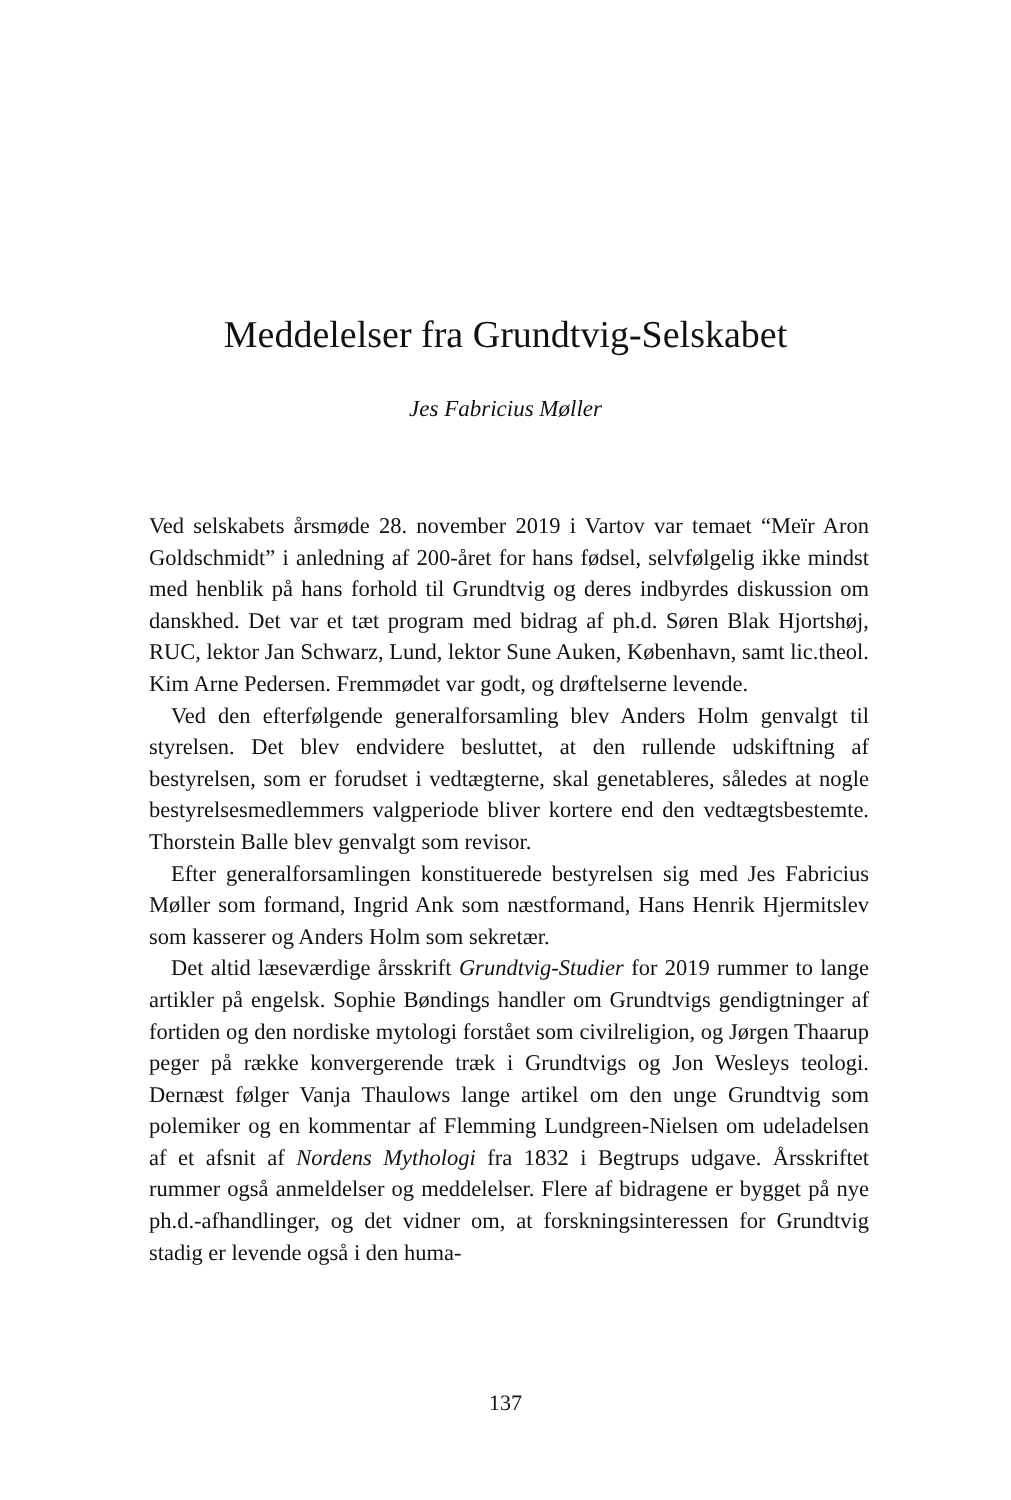Meddelelser fra Grundtvig-Selskabet
Jes Fabricius Møller
Ved selskabets årsmøde 28. november 2019 i Vartov var temaet “Meïr Aron Goldschmidt” i anledning af 200-året for hans fødsel, selvfølgelig ikke mindst med henblik på hans forhold til Grundtvig og deres indbyrdes diskussion om danskhed. Det var et tæt program med bidrag af ph.d. Søren Blak Hjortshøj, RUC, lektor Jan Schwarz, Lund, lektor Sune Auken, København, samt lic.theol. Kim Arne Pedersen. Fremmødet var godt, og drøftelserne levende.
Ved den efterfølgende generalforsamling blev Anders Holm genvalgt til styrelsen. Det blev endvidere besluttet, at den rullende udskiftning af bestyrelsen, som er forudset i vedtægterne, skal genetableres, således at nogle bestyrelsesmedlemmers valgperiode bliver kortere end den vedtægtsbestemte. Thorstein Balle blev genvalgt som revisor.
Efter generalforsamlingen konstituerede bestyrelsen sig med Jes Fabricius Møller som formand, Ingrid Ank som næstformand, Hans Henrik Hjermitslev som kasserer og Anders Holm som sekretær.
Det altid læseværdige årsskrift Grundtvig-Studier for 2019 rummer to lange artikler på engelsk. Sophie Bøndings handler om Grundtvigs gendigtninger af fortiden og den nordiske mytologi forstået som civilreligion, og Jørgen Thaarup peger på række konvergerende træk i Grundtvigs og Jon Wesleys teologi. Dernæst følger Vanja Thaulows lange artikel om den unge Grundtvig som polemiker og en kommentar af Flemming Lundgreen-Nielsen om udeladelsen af et afsnit af Nordens Mythologi fra 1832 i Begtrups udgave. Årsskriftet rummer også anmeldelser og meddelelser. Flere af bidragene er bygget på nye ph.d.-afhandlinger, og det vidner om, at forskningsinteressen for Grundtvig stadig er levende også i den huma-
137